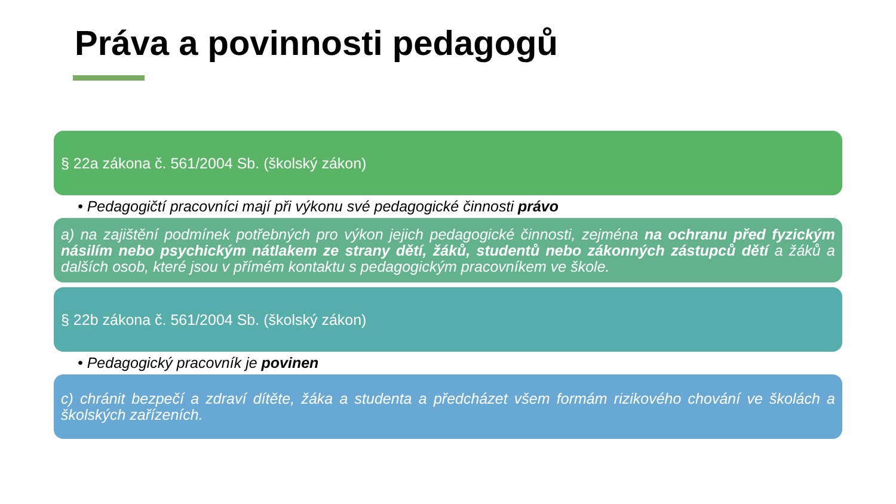Práva a povinnosti pedagogů
§ 22a zákona č. 561/2004 Sb. (školský zákon)
• Pedagogičtí pracovníci mají při výkonu své pedagogické činnosti právo
a) na zajištění podmínek potřebných pro výkon jejich pedagogické činnosti, zejména na ochranu před fyzickým násilím nebo psychickým nátlakem ze strany dětí, žáků, studentů nebo zákonných zástupců dětí a žáků a dalších osob, které jsou v přímém kontaktu s pedagogickým pracovníkem ve škole.
§ 22b zákona č. 561/2004 Sb. (školský zákon)
• Pedagogický pracovník je povinen
c) chránit bezpečí a zdraví dítěte, žáka a studenta a předcházet všem formám rizikového chování ve školách a školských zařízeních.